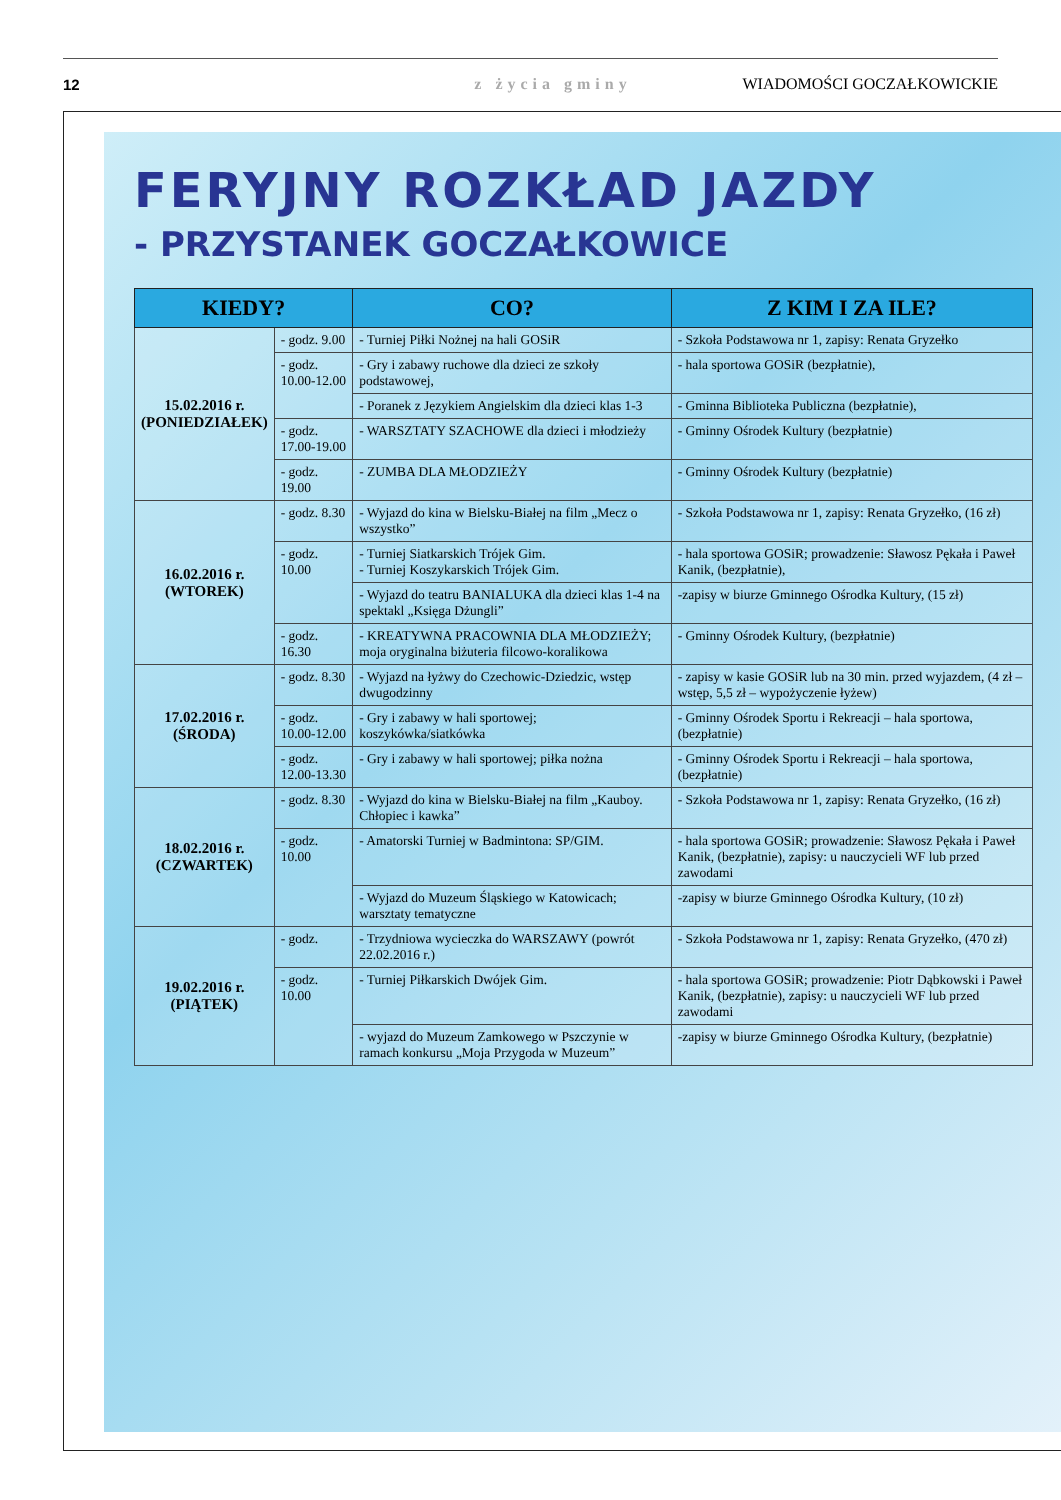12 z życia gminy WIADOMOŚCI GOCZAŁKOWICKIE
FERYJNY ROZKŁAD JAZDY
- PRZYSTANEK GOCZAŁKOWICE
| KIEDY? | | CO? | Z KIM I ZA ILE? |
| --- | --- | --- | --- |
| 15.02.2016 r. (PONIEDZIAŁEK) | - godz. 9.00 | - Turniej Piłki Nożnej na hali GOSiR | - Szkoła Podstawowa nr 1, zapisy: Renata Gryzełko |
| | - godz. 10.00-12.00 | - Gry i zabawy ruchowe dla dzieci ze szkoły podstawowej, | - hala sportowa GOSiR (bezpłatnie), |
| | | - Poranek z Językiem Angielskim dla dzieci klas 1-3 | - Gminna Biblioteka Publiczna (bezpłatnie), |
| | - godz. 17.00-19.00 | - WARSZTATY SZACHOWE dla dzieci i młodzieży | - Gminny Ośrodek Kultury (bezpłatnie) |
| | - godz. 19.00 | - ZUMBA DLA MŁODZIEŻY | - Gminny Ośrodek Kultury (bezpłatnie) |
| 16.02.2016 r. (WTOREK) | - godz. 8.30 | - Wyjazd do kina w Bielsku-Białej na film „Mecz o wszystko” | - Szkoła Podstawowa nr 1, zapisy: Renata Gryzełko, (16 zł) |
| | - godz. 10.00 | - Turniej Siatkarskich Trójek Gim. - Turniej Koszykarskich Trójek Gim. | - hala sportowa GOSiR; prowadzenie: Sławosz Pękała i Paweł Kanik, (bezpłatnie), |
| | | - Wyjazd do teatru BANIALUKA dla dzieci klas 1-4 na spektakl „Księga Dżungli” | -zapisy w biurze Gminnego Ośrodka Kultury, (15 zł) |
| | - godz. 16.30 | - KREATYWNA PRACOWNIA DLA MŁODZIEŻY; moja oryginalna biżuteria filcowo-koralikowa | - Gminny Ośrodek Kultury, (bezpłatnie) |
| 17.02.2016 r. (ŚRODA) | - godz. 8.30 | - Wyjazd na łyżwy do Czechowic-Dziedzic, wstęp dwugodzinny | - zapisy w kasie GOSiR lub na 30 min. przed wyjazdem, (4 zł – wstęp, 5,5 zł – wypożyczenie łyżew) |
| | - godz. 10.00-12.00 | - Gry i zabawy w hali sportowej; koszykówka/siatkówka | - Gminny Ośrodek Sportu i Rekreacji – hala sportowa, (bezpłatnie) |
| | - godz. 12.00-13.30 | - Gry i zabawy w hali sportowej; piłka nożna | - Gminny Ośrodek Sportu i Rekreacji – hala sportowa, (bezpłatnie) |
| 18.02.2016 r. (CZWARTEK) | - godz. 8.30 | - Wyjazd do kina w Bielsku-Białej na film „Kauboy. Chłopiec i kawka” | - Szkoła Podstawowa nr 1, zapisy: Renata Gryzełko, (16 zł) |
| | - godz. 10.00 | - Amatorski Turniej w Badmintona: SP/GIM. | - hala sportowa GOSiR; prowadzenie: Sławosz Pękała i Paweł Kanik, (bezpłatnie), zapisy: u nauczycieli WF lub przed zawodami |
| | | - Wyjazd do Muzeum Śląskiego w Katowicach; warsztaty tematyczne | -zapisy w biurze Gminnego Ośrodka Kultury, (10 zł) |
| 19.02.2016 r. (PIĄTEK) | - godz. | - Trzydniowa wycieczka do WARSZAWY (powrót 22.02.2016 r.) | - Szkoła Podstawowa nr 1, zapisy: Renata Gryzełko, (470 zł) |
| | - godz. 10.00 | - Turniej Piłkarskich Dwójek Gim. | - hala sportowa GOSiR; prowadzenie: Piotr Dąbkowski i Paweł Kanik, (bezpłatnie), zapisy: u nauczycieli WF lub przed zawodami |
| | | - wyjazd do Muzeum Zamkowego w Pszczynie w ramach konkursu „Moja Przygoda w Muzeum” | -zapisy w biurze Gminnego Ośrodka Kultury, (bezpłatnie) |